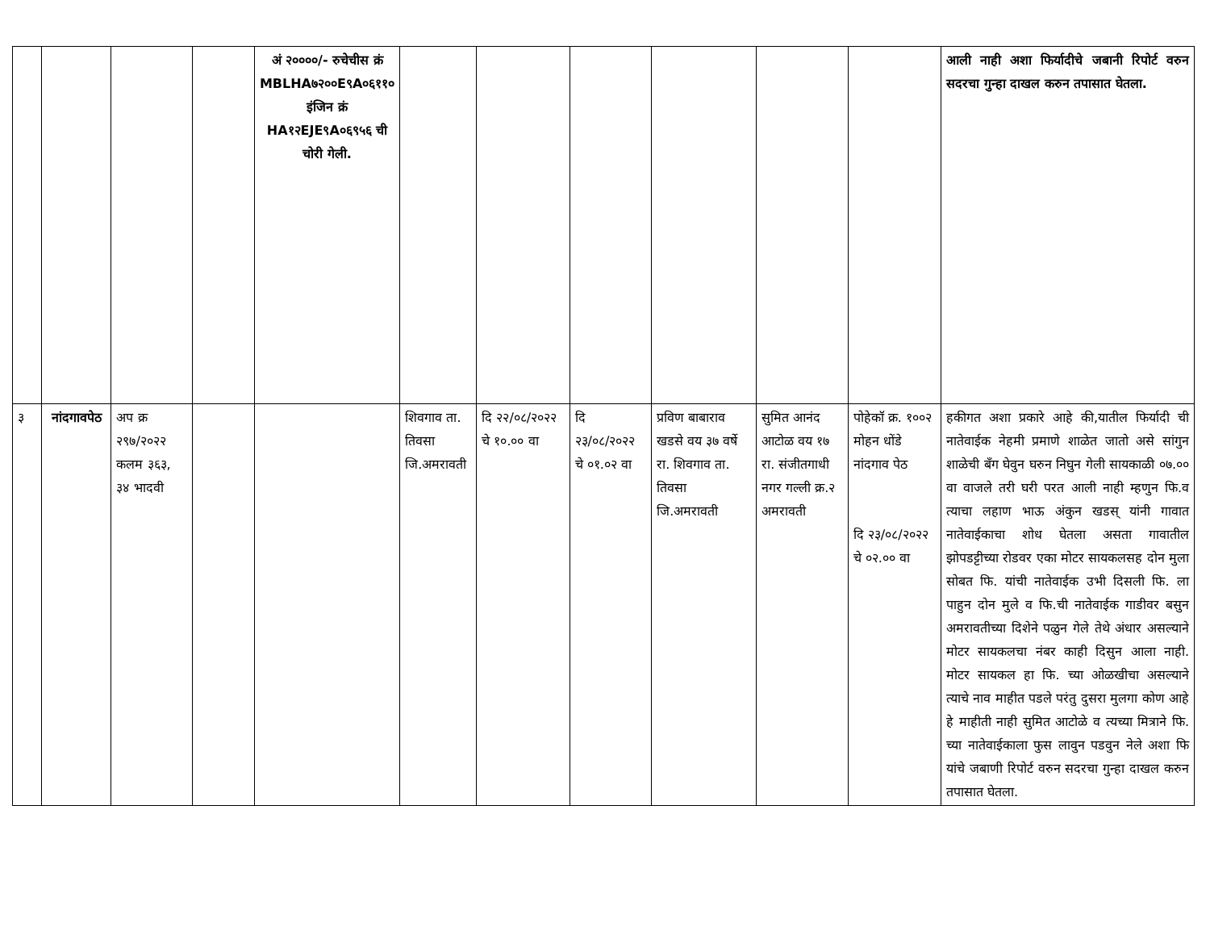| | | | | अं २००००/- रुचेचीस क्रं MBLHA७२००E९A०६११० इंजिन क्रं HA१२EJE९A०६९५६ ची चोरी गेली. | | | | | | | आली नाही अशा फिर्यादीचे जबानी रिपोर्ट वरुन सदरचा गुन्हा दाखल करुन तपासात घेतला. |
| ३ | नांदगावपेठ | अप क्र २९७/२०२२ कलम ३६३, ३४ भादवी | | | शिवगाव ता. तिवसा जि.अमरावती | दि २२/०८/२०२२ चे १०.०० वा | दि २३/०८/२०२२ चे ०१.०२ वा | प्रविण बाबाराव खडसे वय ३७ वर्षे रा. शिवगाव ता. तिवसा जि.अमरावती | सुमित आनंद आटोळ वय १७ रा. संजीतगाधी नगर गल्ली क्र.२ अमरावती | पोहेकॉ क्र. १००२ मोहन धोंडे नांदगाव पेठ दि २३/०८/२०२२ चे ०२.०० वा | हकीगत अशा प्रकारे आहे की,यातील फिर्यादी ची नातेवाईक नेहमी प्रमाणे शाळेत जातो असे सांगुन शाळेची बॅंग घेवुन घरुन निघुन गेली सायकाळी ०७.०० वा वाजले तरी घरी परत आली नाही म्हणुन फि.व त्याचा लहाण भाऊ अंकुन खडस् यांनी गावात नातेवाईकाचा शोध घेतला असता गावातील झोपडट्टीच्या रोडवर एका मोटर सायकलसह दोन मुला सोबत फि. यांची नातेवाईक उभी दिसली फि. ला पाहुन दोन मुले व फि.ची नातेवाईक गाडीवर बसुन अमरावतीच्या दिशेने पळुन गेले तेथे अंधार असल्याने मोटर सायकलचा नंबर काही दिसुन आला नाही. मोटर सायकल हा फि. च्या ओळखीचा असल्याने त्याचे नाव माहीत पडले परंतु दुसरा मुलगा कोण आहे हे माहीती नाही सुमित आटोळे व त्यच्या मित्राने फि. च्या नातेवाईकाला फुस लावुन पडवुन नेले अशा फि यांचे जबाणी रिपोर्ट वरुन सदरचा गुन्हा दाखल करुन तपासात घेतला. |